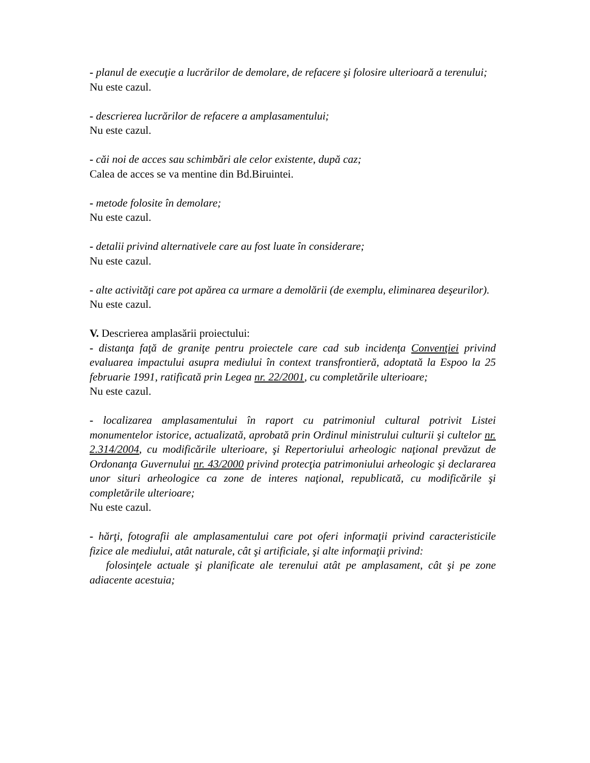- planul de execuţie a lucrărilor de demolare, de refacere şi folosire ulterioară a terenului;
Nu este cazul.
- descrierea lucrărilor de refacere a amplasamentului;
Nu este cazul.
- căi noi de acces sau schimbări ale celor existente, după caz;
Calea de acces se va mentine din Bd.Biruintei.
- metode folosite în demolare;
Nu este cazul.
- detalii privind alternativele care au fost luate în considerare;
Nu este cazul.
- alte activităţi care pot apărea ca urmare a demolării (de exemplu, eliminarea deşeurilor).
Nu este cazul.
V. Descrierea amplasării proiectului:
- distanţa faţă de graniţe pentru proiectele care cad sub incidenţa Convenţiei privind evaluarea impactului asupra mediului în context transfrontieră, adoptată la Espoo la 25 februarie 1991, ratificată prin Legea nr. 22/2001, cu completările ulterioare;
Nu este cazul.
- localizarea amplasamentului în raport cu patrimoniul cultural potrivit Listei monumentelor istorice, actualizată, aprobată prin Ordinul ministrului culturii şi cultelor nr. 2.314/2004, cu modificările ulterioare, şi Repertoriului arheologic naţional prevăzut de Ordonanţa Guvernului nr. 43/2000 privind protecţia patrimoniului arheologic şi declararea unor situri arheologice ca zone de interes naţional, republicată, cu modificările şi completările ulterioare;
Nu este cazul.
- hărţi, fotografii ale amplasamentului care pot oferi informaţii privind caracteristicile fizice ale mediului, atât naturale, cât şi artificiale, şi alte informaţii privind:
folosinţele actuale şi planificate ale terenului atât pe amplasament, cât şi pe zone adiacente acestuia;